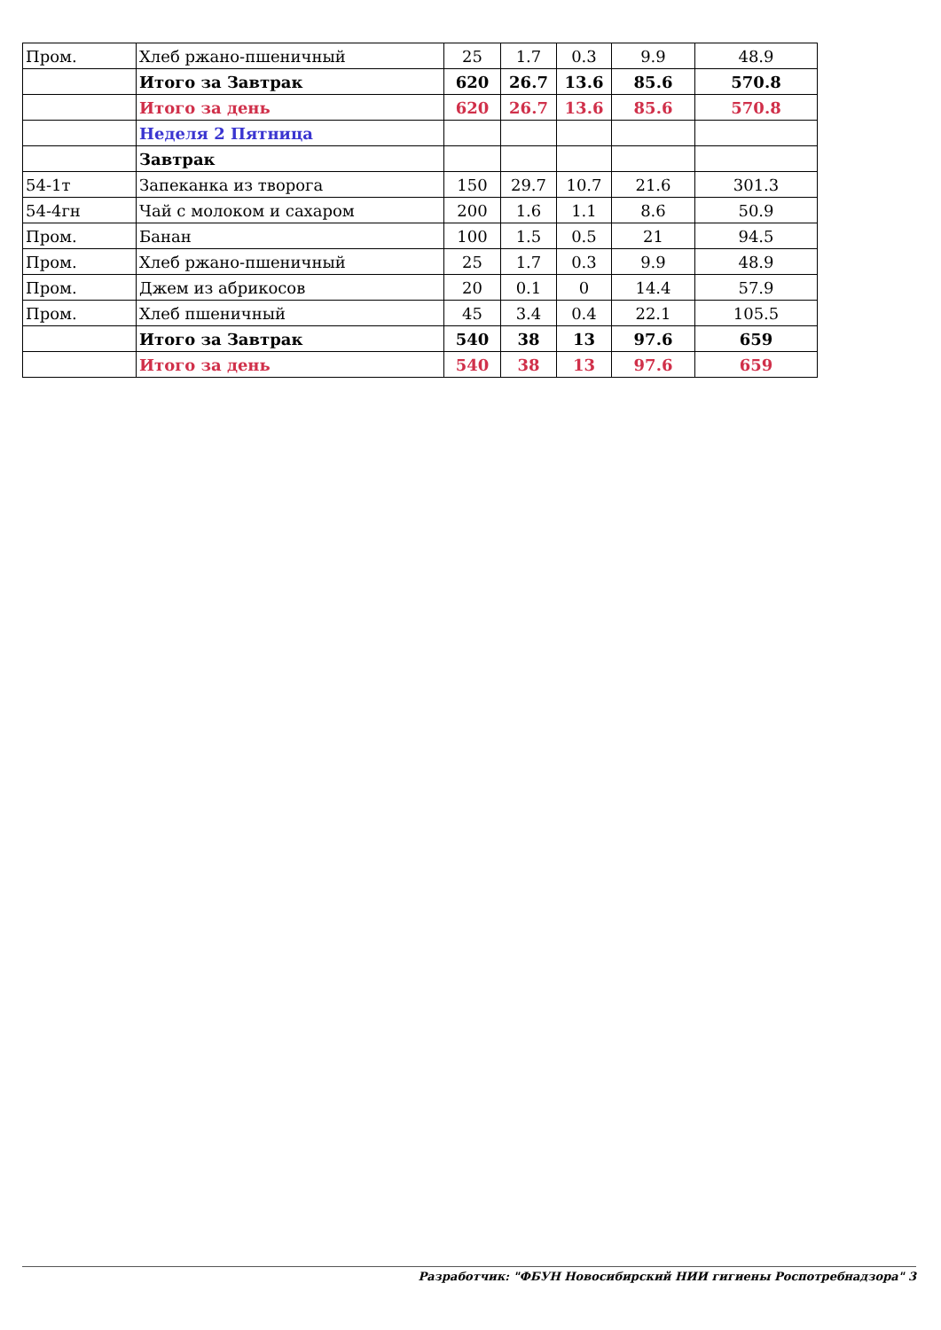| Пром. | Хлеб ржано-пшеничный | 25 | 1.7 | 0.3 | 9.9 | 48.9 |
| | Итого за Завтрак | 620 | 26.7 | 13.6 | 85.6 | 570.8 |
| | Итого за день | 620 | 26.7 | 13.6 | 85.6 | 570.8 |
| | Неделя 2 Пятница | | | | | |
| | Завтрак | | | | | |
| 54-1т | Запеканка из творога | 150 | 29.7 | 10.7 | 21.6 | 301.3 |
| 54-4гн | Чай с молоком и сахаром | 200 | 1.6 | 1.1 | 8.6 | 50.9 |
| Пром. | Банан | 100 | 1.5 | 0.5 | 21 | 94.5 |
| Пром. | Хлеб ржано-пшеничный | 25 | 1.7 | 0.3 | 9.9 | 48.9 |
| Пром. | Джем из абрикосов | 20 | 0.1 | 0 | 14.4 | 57.9 |
| Пром. | Хлеб пшеничный | 45 | 3.4 | 0.4 | 22.1 | 105.5 |
| | Итого за Завтрак | 540 | 38 | 13 | 97.6 | 659 |
| | Итого за день | 540 | 38 | 13 | 97.6 | 659 |
Разработчик: "ФБУН Новосибирский НИИ гигиены Роспотребнадзора" 3